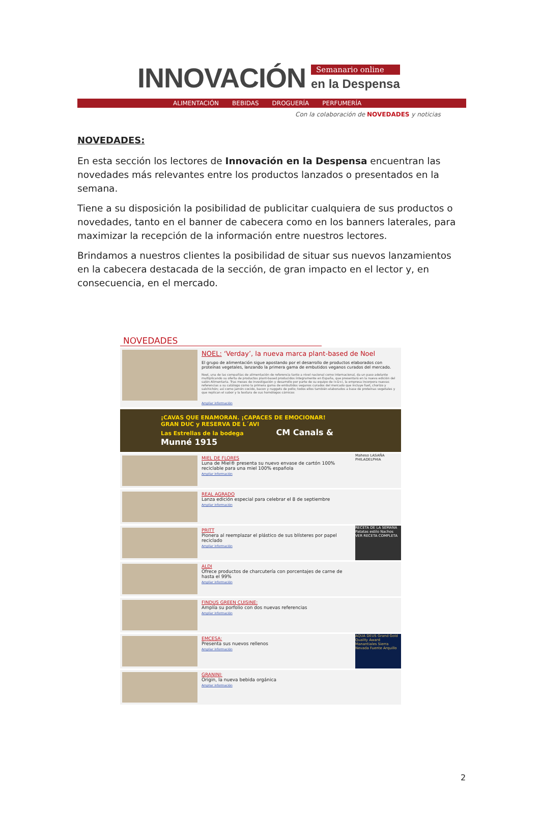INNOVACIÓN
Semanario online
en la Despensa
ALIMENTACIÓN BEBIDAS DROGUERÍA PERFUMERÍA
Con la colaboración de NOVEDADES y noticias
NOVEDADES:
En esta sección los lectores de Innovación en la Despensa encuentran las novedades más relevantes entre los productos lanzados o presentados en la semana.
Tiene a su disposición la posibilidad de publicitar cualquiera de sus productos o novedades, tanto en el banner de cabecera como en los banners laterales, para maximizar la recepción de la información entre nuestros lectores.
Brindamos a nuestros clientes la posibilidad de situar sus nuevos lanzamientos en la cabecera destacada de la sección, de gran impacto en el lector y, en consecuencia, en el mercado.
NOVEDADES
NOEL: ‘Verday’, la nueva marca plant-based de Noel
El grupo de alimentación sigue apostando por el desarrollo de productos elaborados con proteínas vegetales, lanzando la primera gama de embutidos veganos curados del mercado.
Noel, una de las compañías de alimentación de referencia tanto a nivel nacional como internacional, da un paso adelante multiplicando su oferta de productos plant-based producidos íntegramente en España, que presentará en la nueva edición del salón Alimentaria. Tras meses de investigación y desarrollo por parte de su equipo de I+D+i, la empresa incorpora nuevas referencias a su catálogo como la primera gama de embutidos veganos curados del mercado que incluye fuet, chorizo y salchichón; así como jamón cocido, bacon y nuggets de pollo; todos ellos también elaborados a base de proteínas vegetales y que replican el sabor y la textura de sus homólogos cárnicos
Ampliar información
¡CAVAS QUE ENAMORAN. ¡CAPACES DE EMOCIONAR!
GRAN DUC y RESERVA DE L´AVI
Las Estrellas de la bodega CM Canals & Munné 1915
MIEL DE FLORES
Luna de Miel® presenta su nuevo envase de cartón 100% reciclable para una miel 100% española
Ampliar información
Maheso LASAÑA PHILADELPHIA
REAL AGRADO
Lanza edición especial para celebrar el 8 de septiembre
Ampliar información
PRITT
Pionera al reemplazar el plástico de sus blísteres por papel reciclado
Ampliar información
RECETA DE LA SEMANA
Patatas estilo Nachos
VER RECETA COMPLETA
ALDI
Ofrece productos de charcutería con porcentajes de carne de hasta el 99%
Ampliar información
FINDUS GREEN CUISINE:
Amplía su porfolio con dos nuevas referencias
Ampliar información
EMCESA:
Presenta sus nuevos rellenos
Ampliar información
AQUA DEUS Grand Gold Quality Award Manantiales Sierra Nevada Fuente Arquillo
GRANINI:
Origin, la nueva bebida orgánica
Ampliar información
2